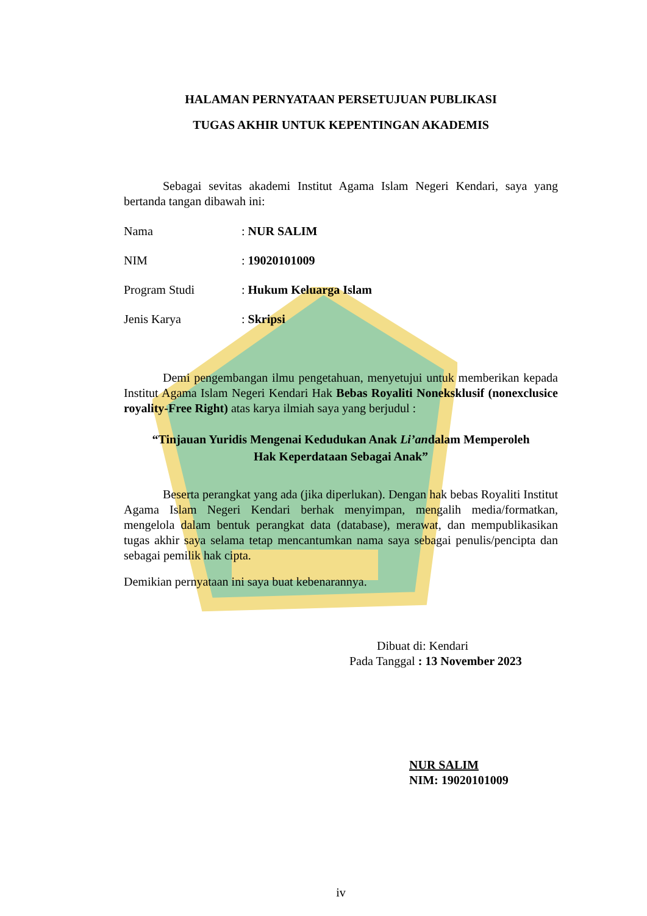HALAMAN PERNYATAAN PERSETUJUAN PUBLIKASI
TUGAS AKHIR UNTUK KEPENTINGAN AKADEMIS
Sebagai sevitas akademi Institut Agama Islam Negeri Kendari, saya yang bertanda tangan dibawah ini:
Nama: NUR SALIM
NIM: 19020101009
Program Studi: Hukum Keluarga Islam
Jenis Karya: Skripsi
Demi pengembangan ilmu pengetahuan, menyetujui untuk memberikan kepada Institut Agama Islam Negeri Kendari Hak Bebas Royaliti Noneksklusif (nonexclusice royality-Free Right) atas karya ilmiah saya yang berjudul :
“Tinjauan Yuridis Mengenai Kedudukan Anak Li’andalam Memperoleh
Hak Keperdataan Sebagai Anak”
Beserta perangkat yang ada (jika diperlukan). Dengan hak bebas Royaliti Institut Agama Islam Negeri Kendari berhak menyimpan, mengalih media/formatkan, mengelola dalam bentuk perangkat data (database), merawat, dan mempublikasikan tugas akhir saya selama tetap mencantumkan nama saya sebagai penulis/pencipta dan sebagai pemilik hak cipta.
Demikian pernyataan ini saya buat kebenarannya.
Dibuat di: Kendari
Pada Tanggal : 13 November 2023
NUR SALIM
NIM: 19020101009
iv